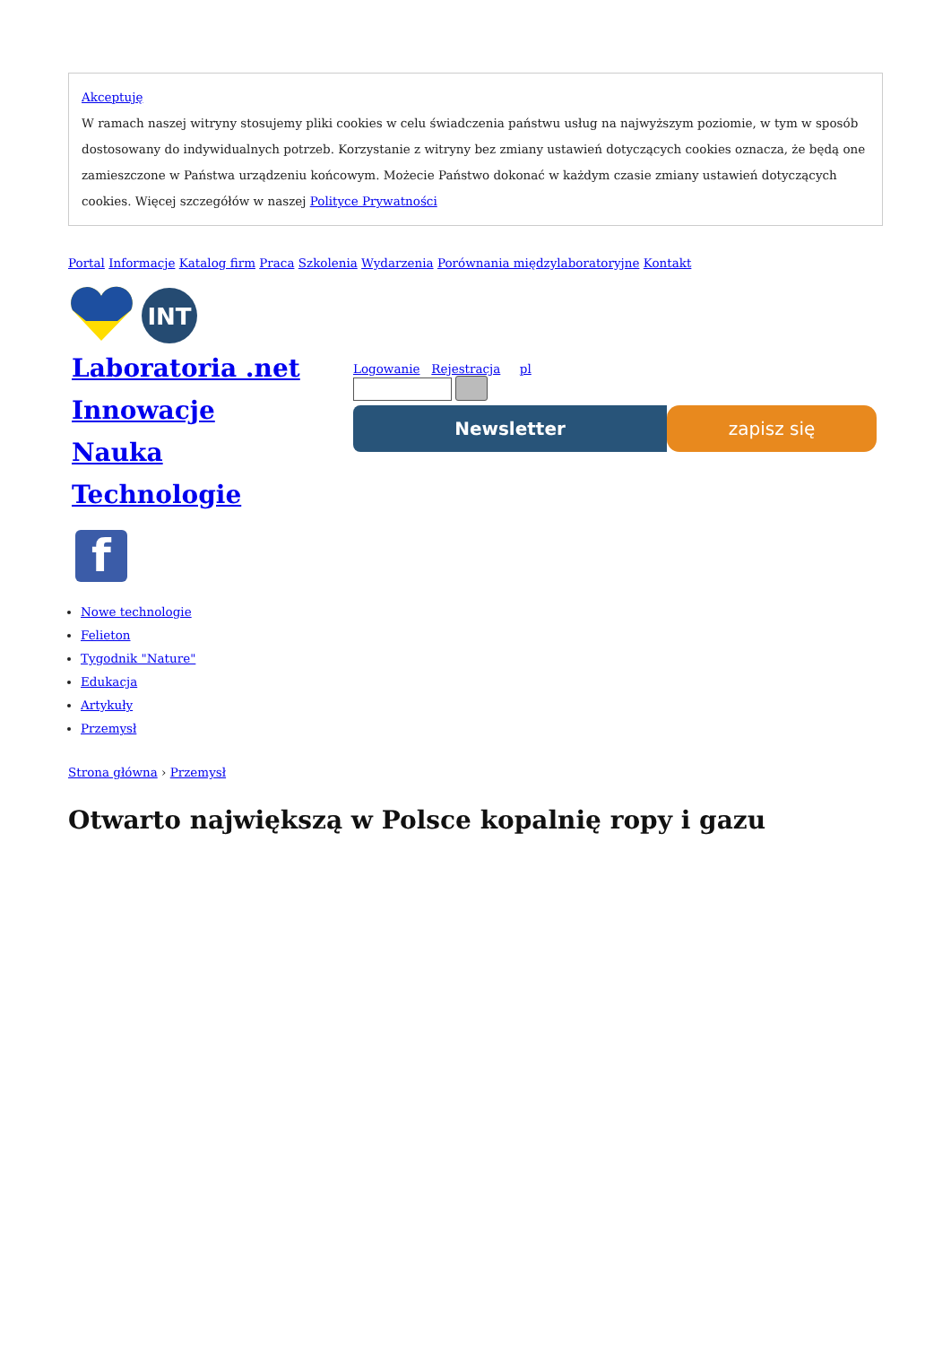Akceptuję
W ramach naszej witryny stosujemy pliki cookies w celu świadczenia państwu usług na najwyższym poziomie, w tym w sposób dostosowany do indywidualnych potrzeb. Korzystanie z witryny bez zmiany ustawień dotyczących cookies oznacza, że będą one zamieszczone w Państwa urządzeniu końcowym. Możecie Państwo dokonać w każdym czasie zmiany ustawień dotyczących cookies. Więcej szczegółów w naszej Polityce Prywatności
Portal Informacje Katalog firm Praca Szkolenia Wydarzenia Porównania międzylaboratoryjne Kontakt
INT
Laboratoria .net
Innowacje
Nauka
Technologie
f
Logowanie Rejestracja pl
Newsletter zapisz się
Nowe technologie
Felieton
Tygodnik "Nature"
Edukacja
Artykuły
Przemysł
Strona główna › Przemysł
Otwarto największą w Polsce kopalnię ropy i gazu